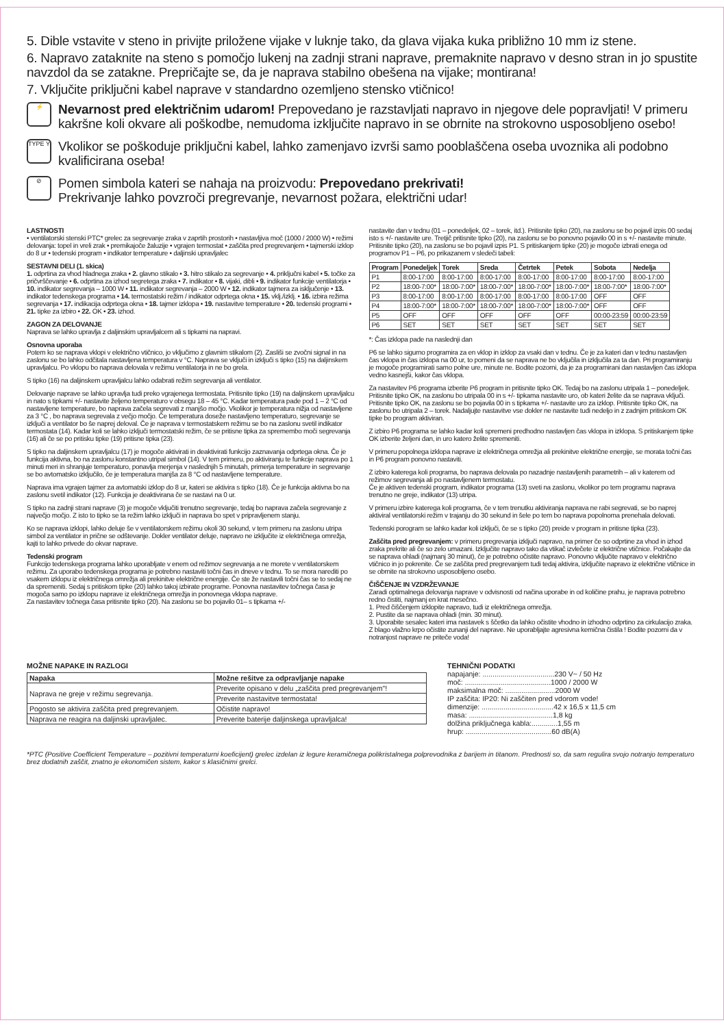5. Dible vstavite v steno in privijte priložene vijake v luknje tako, da glava vijaka kuka približno 10 mm iz stene.
6. Napravo zataknite na steno s pomočjo lukenj na zadnji strani naprave, premaknite napravo v desno stran in jo spustite navzdol da se zatakne. Prepričajte se, da je naprava stabilno obešena na vijake; montirana!
7. Vključite priključni kabel naprave v standardno ozemljeno stensko vtičnico!
⚡
Nevarnost pred električnim udarom! Prepovedano je razstavljati napravo in njegove dele popravljati! V primeru kakršne koli okvare ali poškodbe, nemudoma izključite napravo in se obrnite na strokovno usposobljeno osebo!
TYPE Y
Vkolikor se poškoduje priključni kabel, lahko zamenjavo izvrši samo pooblaščena oseba uvoznika ali podobno kvalificirana oseba!
⊘
Pomen simbola kateri se nahaja na proizvodu: Prepovedano prekrivati!
Prekrivanje lahko povzroči pregrevanje, nevarnost požara, električni udar!
LASTNOSTI
• ventilatorski stenski PTC* grelec za segrevanje zraka v zaprtih prostorih • nastavljiva moč (1000 / 2000 W) • režimi delovanja: topel in vreli zrak • premikajoče žaluzije • vgrajen termostat • zaščita pred pregrevanjem • tajmerski izklop do 8 ur • tedenski program • indikator temperature • daljinski upravljalec
SESTAVNI DELI (1. skica)
1. odprtina za vhod hladnega zraka • 2. glavno stikalo • 3. hitro stikalo za segrevanje • 4. priključni kabel • 5. točke za pričvrščevanje • 6. odprtina za izhod segretega zraka • 7. indikator • 8. vijaki, dibli • 9. indikator funkcije ventilatorja • 10. indikator segrevanja – 1000 W • 11. indikator segrevanja – 2000 W • 12. indikator tajmera za isključenje • 13. indikator tedenskega programa • 14. termostatski režim / indikator odprtega okna • 15. vklj./izklj. • 16. izbira režima segrevanja • 17. indikacija odprtega okna • 18. tajmer izklopa • 19. nastavitve temperature • 20. tedenski programi • 21. tipke za izbiro • 22. OK • 23. izhod.
ZAGON ZA DELOVANJE
Naprava se lahko upravlja z daljinskim upravljalcem ali s tipkami na napravi.
Osnovna uporaba
Potem ko se naprava vklopi v električno vtičnico, jo vključimo z glavnim stikalom (2). Zasliši se zvočni signal in na zaslonu se bo lahko odčitala nastavljena temperatura v °C. Naprava se vključi in izključi s tipko (15) na daljinskem upravljalcu. Po vklopu bo naprava delovala v režimu ventilatorja in ne bo grela.
S tipko (16) na daljinskem upravljalcu lahko odabrati režim segrevanja ali ventilator.
Delovanje naprave se lahko upravlja tudi preko vgrajenega termostata. Pritisnite tipko (19) na daljinskem upravljalcu in nato s tipkami +/- nastavite željeno temperaturo v obsegu 18 – 45 °C. Kadar temperatura pade pod 1 – 2 °C od nastavljene temperature, bo naprava začela segrevati z manjšo močjo. Vkolikor je temperatura nižja od nastavljene za 3 °C , bo naprava segrevala z večjo močjo. Če temperatura doseže nastavljeno temperaturo, segrevanje se izključi a ventilator bo še naprej deloval. Če je naprava v termostatskem režimu se bo na zaslonu svetil indikator termostata (14). Kadar koli se lahko izključi termostatski režim, če se pritisne tipka za spremembo moči segrevanja (16) ali če se po pritisku tipke (19) pritisne tipka (23).
S tipko na daljinskem upravljalcu (17) je mogoče aktivirati in deaktivirati funkcijo zaznavanja odprtega okna. Če je funkcija aktivna, bo na zaslonu konstantno utripal simbol (14). V tem primeru, po aktiviranju te funkcije naprava po 1 minuti meri in shranjuje temperaturo, ponavlja merjenja v naslednjih 5 minutah, primerja temperature in segrevanje se bo avtomatsko izključilo, če je temperatura manjša za 8 °C od nastavljene temperature.
Naprava ima vgrajen tajmer za avtomatski izklop do 8 ur, kateri se aktivira s tipko (18). Če je funkcija aktivna bo na zaslonu svetil indikator (12). Funkcija je deaktivirana če se nastavi na 0 ur.
S tipko na zadnji strani naprave (3) je mogoče vključiti trenutno segrevanje, tedaj bo naprava začela segrevanje z največjo močjo. Z isto to tipko se ta režim lahko izključi in naprava bo spet v pripravljenem stanju.
Ko se naprava izklopi, lahko deluje še v ventilatorskem režimu okoli 30 sekund, v tem primeru na zaslonu utripa simbol za ventilator in prične se odštevanje. Dokler ventilator deluje, napravo ne izključite iz električnega omrežja, kajti to lahko privede do okvar naprave.
Tedenski program
Funkcijo tedenskega programa lahko uporabljate v enem od režimov segrevanja a ne morete v ventilatorskem režimu. Za uporabo tedenskega programa je potrebno nastaviti točni čas in dneve v tednu. To se mora narediti po vsakem izklopu iz električnega omrežja ali prekinitve električne energije. Če ste že nastavili točni čas se to sedaj ne da spremeniti. Sedaj s pritiskom tipke (20) lahko takoj izbirate programe. Ponovna nastavitev točnega časa je mogoča samo po izklopu naprave iz električnega omrežja in ponovnega vklopa naprave.
Za nastavitev točnega časa pritisnite tipko (20). Na zaslonu se bo pojavilo 01– s tipkama +/-
nastavite dan v tednu (01 – ponedeljek, 02 – torek, itd.). Pritisnite tipko (20), na zaslonu se bo pojavil izpis 00 sedaj isto s +/- nastavite ure. Tretjič pritisnite tipko (20), na zaslonu se bo ponovno pojavilo 00 in s +/- nastavite minute. Pritisnite tipko (20), na zaslonu se bo pojavil izpis P1. S pritiskanjem tipke (20) je mogoče izbrati enega od programov P1 – P6, po prikazanem v sledeči tabeli:
| Program | Ponedeljek | Torek | Sreda | Četrtek | Petek | Sobota | Nedelja |
| --- | --- | --- | --- | --- | --- | --- | --- |
| P1 | 8:00-17:00 | 8:00-17:00 | 8:00-17:00 | 8:00-17:00 | 8:00-17:00 | 8:00-17:00 | 8:00-17:00 |
| P2 | 18:00-7:00* | 18:00-7:00* | 18:00-7:00* | 18:00-7:00* | 18:00-7:00* | 18:00-7:00* | 18:00-7:00* |
| P3 | 8:00-17:00 | 8:00-17:00 | 8:00-17:00 | 8:00-17:00 | 8:00-17:00 | OFF | OFF |
| P4 | 18:00-7:00* | 18:00-7:00* | 18:00-7:00* | 18:00-7:00* | 18:00-7:00* | OFF | OFF |
| P5 | OFF | OFF | OFF | OFF | OFF | 00:00-23:59 | 00:00-23:59 |
| P6 | SET | SET | SET | SET | SET | SET | SET |
*: Čas izklopa pade na naslednji dan
P6 se lahko sigurno programira za en vklop in izklop za vsaki dan v tednu. Če je za kateri dan v tednu nastavljen čas vklopa in čas izklopa na 00 ur, to pomeni da se naprava ne bo vključila in izključila za ta dan. Pri programiranju je mogoče programirati samo polne ure, minute ne. Bodite pozorni, da je za programirani dan nastavljen čas izklopa vedno kasnejši, kakor čas vklopa.
Za nastavitev P6 programa izberite P6 program in pritisnite tipko OK. Tedaj bo na zaslonu utripala 1 – ponedeljek. Pritisnite tipko OK, na zaslonu bo utripala 00 in s +/- tipkama nastavite uro, ob kateri želite da se naprava vključi. Pritisnite tipko OK, na zaslonu se bo pojavila 00 in s tipkama +/- nastavite uro za izklop. Pritisnite tipko OK, na zaslonu bo utripala 2 – torek. Nadaljujte nastavitve vse dokler ne nastavite tudi nedeljo in z zadnjim pritiskom OK tipke bo program aktiviran.
Z izbiro P6 programa se lahko kadar koli spremeni predhodno nastavljen čas vklopa in izklopa. S pritiskanjem tipke OK izberite željeni dan, in uro katero želite spremeniti.
V primeru popolnega izklopa naprave iz električnega omrežja ali prekinitve električne energije, se morata točni čas in P6 program ponovno nastaviti.
Z izbiro katerega koli programa, bo naprava delovala po nazadnje nastavljenih parametrih – ali v katerem od režimov segrevanja ali po nastavljenem termostatu.
Če je aktiven tedenski program, indikator programa (13) sveti na zaslonu, vkolikor po tem programu naprava trenutno ne greje, indikator (13) utripa.
V primeru izbire katerega koli programa, če v tem trenutku aktiviranja naprava ne rabi segrevati, se bo naprej aktiviral ventilatorski režim v trajanju do 30 sekund in šele po tem bo naprava popolnoma prenehala delovati.
Tedenski porogram se lahko kadar koli izključi, če se s tipko (20) preide v program in pritisne tipka (23).
Zaščita pred pregrevanjem: v primeru pregrevanja izključi napravo, na primer če so odprtine za vhod in izhod zraka prekrite ali če so zelo umazani. Izključite napravo tako da vtikač izvlečete iz električne vtičnice. Počakajte da se naprava ohladi (najmanj 30 minut), če je potrebno očistite napravo. Ponovno vključite napravo v električno vtičnico in jo pokrenite. Če se zaščita pred pregrevanjem tudi tedaj aktivira, izključite napravo iz električne vtičnice in se obrnite na strokovno usposobljeno osebo.
ČIŠČENJE IN VZDRŽEVANJE
Zaradi optimalnega delovanja naprave v odvisnosti od načina uporabe in od količine prahu, je naprava potrebno redno čistiti, najmanj en krat mesečno.
1. Pred čiščenjem izklopite napravo, tudi iz električnega omrežja.
2. Pustite da se naprava ohladi (min. 30 minut).
3. Uporabite sesalec kateri ima nastavek s ščetko da lahko očistite vhodno in izhodno odprtino za cirkulacijo zraka.
Z blago vlažno krpo očistite zunanji del naprave. Ne uporabljajte agresivna kemična čistila ! Bodite pozorni da v notranjost naprave ne priteče voda!
MOŽNE NAPAKE IN RAZLOGI
| Napaka | Možne rešitve za odpravljanje napake |
| --- | --- |
| Naprava ne greje v režimu segrevanja. | Preverite opisano v delu „zaščita pred pregrevanjem"! |
| | Preverite nastavitve termostata! |
| Pogosto se aktivira zaščita pred pregrevanjem. | Očistite napravo! |
| Naprava ne reagira na daljinski upravljalec. | Preverite baterije daljinskega upravljalca! |
TEHNIČNI PODATKI
napajanje: ....................................230 V~ / 50 Hz
moč: ...........................................1000 / 2000 W
maksimalna moč: .........................2000 W
IP zaščita: IP20: Ni zaščiten pred vdorom vode!
dimenzije: ....................................42 x 16,5 x 11,5 cm
masa: ..........................................1,8 kg
dolžina priključnega kabla:.............1,55 m
hrup: ...........................................60 dB(A)
*PTC (Positive Coefficient Temperature – pozitivni temperaturni koeficijent) grelec izdelan iz legure keramičnega polikristalnega polprevodnika z barijem in titanom. Prednosti so, da sam regulira svojo notranjo temperaturo brez dodatnih zaščit, znatno je ekonomičen sistem, kakor s klasičnimi grelci.